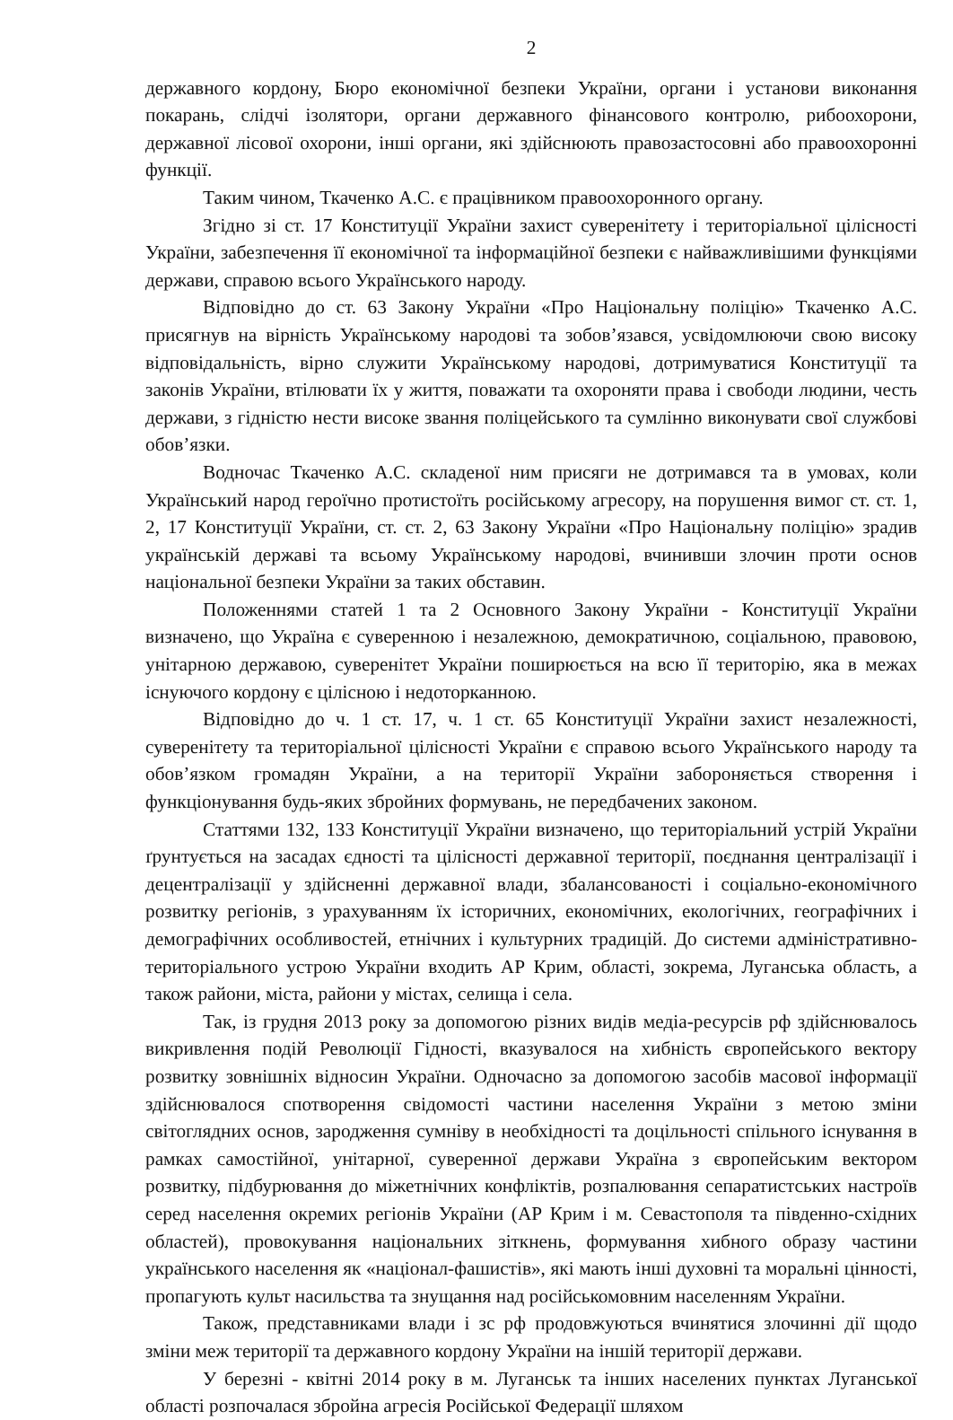2
державного кордону, Бюро економічної безпеки України, органи і установи виконання покарань, слідчі ізолятори, органи державного фінансового контролю, рибоохорони, державної лісової охорони, інші органи, які здійснюють правозастосовні або правоохоронні функції.
Таким чином, Ткаченко А.С. є працівником правоохоронного органу.
Згідно зі ст. 17 Конституції України захист суверенітету і територіальної цілісності України, забезпечення її економічної та інформаційної безпеки є найважливішими функціями держави, справою всього Українського народу.
Відповідно до ст. 63 Закону України «Про Національну поліцію» Ткаченко А.С. присягнув на вірність Українському народові та зобов’язався, усвідомлюючи свою високу відповідальність, вірно служити Українському народові, дотримуватися Конституції та законів України, втілювати їх у життя, поважати та охороняти права і свободи людини, честь держави, з гідністю нести високе звання поліцейського та сумлінно виконувати свої службові обов’язки.
Водночас Ткаченко А.С. складеної ним присяги не дотримався та в умовах, коли Український народ героїчно протистоїть російському агресору, на порушення вимог ст. ст. 1, 2, 17 Конституції України, ст. ст. 2, 63 Закону України «Про Національну поліцію» зрадив українській державі та всьому Українському народові, вчинивши злочин проти основ національної безпеки України за таких обставин.
Положеннями статей 1 та 2 Основного Закону України - Конституції України визначено, що Україна є суверенною і незалежною, демократичною, соціальною, правовою, унітарною державою, суверенітет України поширюється на всю її територію, яка в межах існуючого кордону є цілісною і недоторканною.
Відповідно до ч. 1 ст. 17, ч. 1 ст. 65 Конституції України захист незалежності, суверенітету та територіальної цілісності України є справою всього Українського народу та обов’язком громадян України, а на території України забороняється створення і функціонування будь-яких збройних формувань, не передбачених законом.
Статтями 132, 133 Конституції України визначено, що територіальний устрій України ґрунтується на засадах єдності та цілісності державної території, поєднання централізації і децентралізації у здійсненні державної влади, збалансованості і соціально-економічного розвитку регіонів, з урахуванням їх історичних, економічних, екологічних, географічних і демографічних особливостей, етнічних і культурних традицій. До системи адміністративно-територіального устрою України входить АР Крим, області, зокрема, Луганська область, а також райони, міста, райони у містах, селища і села.
Так, із грудня 2013 року за допомогою різних видів медіа-ресурсів рф здійснювалось викривлення подій Революції Гідності, вказувалося на хибність європейського вектору розвитку зовнішніх відносин України. Одночасно за допомогою засобів масової інформації здійснювалося спотворення свідомості частини населення України з метою зміни світоглядних основ, зародження сумніву в необхідності та доцільності спільного існування в рамках самостійної, унітарної, суверенної держави Україна з європейським вектором розвитку, підбурювання до міжетнічних конфліктів, розпалювання сепаратистських настроїв серед населення окремих регіонів України (АР Крим і м. Севастополя та південно-східних областей), провокування національних зіткнень, формування хибного образу частини українського населення як «націонал-фашистів», які мають інші духовні та моральні цінності, пропагують культ насильства та знущання над російськомовним населенням України.
Також, представниками влади і зс рф продовжуються вчинятися злочинні дії щодо зміни меж території та державного кордону України на іншій території держави.
У березні - квітні 2014 року в м. Луганськ та інших населених пунктах Луганської області розпочалася збройна агресія Російської Федерації шляхом